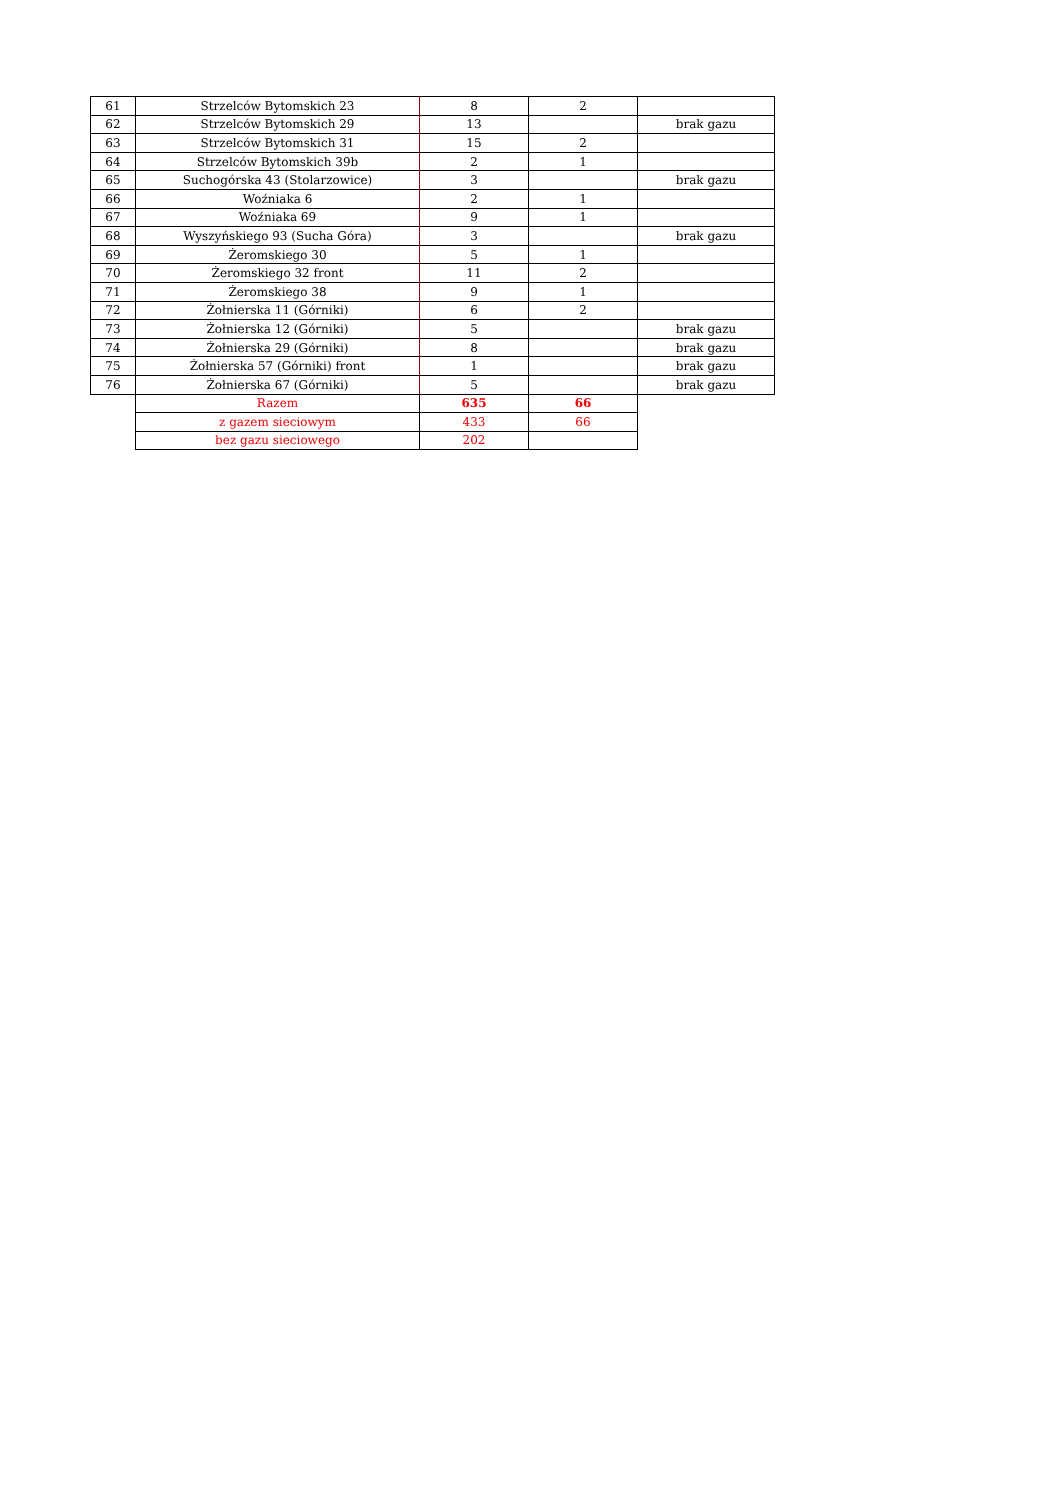| 61 | Strzelców Bytomskich 23 | 8 | 2 | |
| 62 | Strzelców Bytomskich 29 | 13 | | brak gazu |
| 63 | Strzelców Bytomskich 31 | 15 | 2 | |
| 64 | Strzelców Bytomskich 39b | 2 | 1 | |
| 65 | Suchogórska 43 (Stolarzowice) | 3 | | brak gazu |
| 66 | Woźniaka 6 | 2 | 1 | |
| 67 | Woźniaka 69 | 9 | 1 | |
| 68 | Wyszyńskiego 93 (Sucha Góra) | 3 | | brak gazu |
| 69 | Żeromskiego 30 | 5 | 1 | |
| 70 | Żeromskiego 32 front | 11 | 2 | |
| 71 | Żeromskiego 38 | 9 | 1 | |
| 72 | Żołnierska 11 (Górniki) | 6 | 2 | |
| 73 | Żołnierska 12 (Górniki) | 5 | | brak gazu |
| 74 | Żołnierska 29 (Górniki) | 8 | | brak gazu |
| 75 | Żołnierska 57 (Górniki) front | 1 | | brak gazu |
| 76 | Żołnierska 67 (Górniki) | 5 | | brak gazu |
| | Razem | 635 | 66 | |
| | z gazem sieciowym | 433 | 66 | |
| | bez gazu sieciowego | 202 | | |